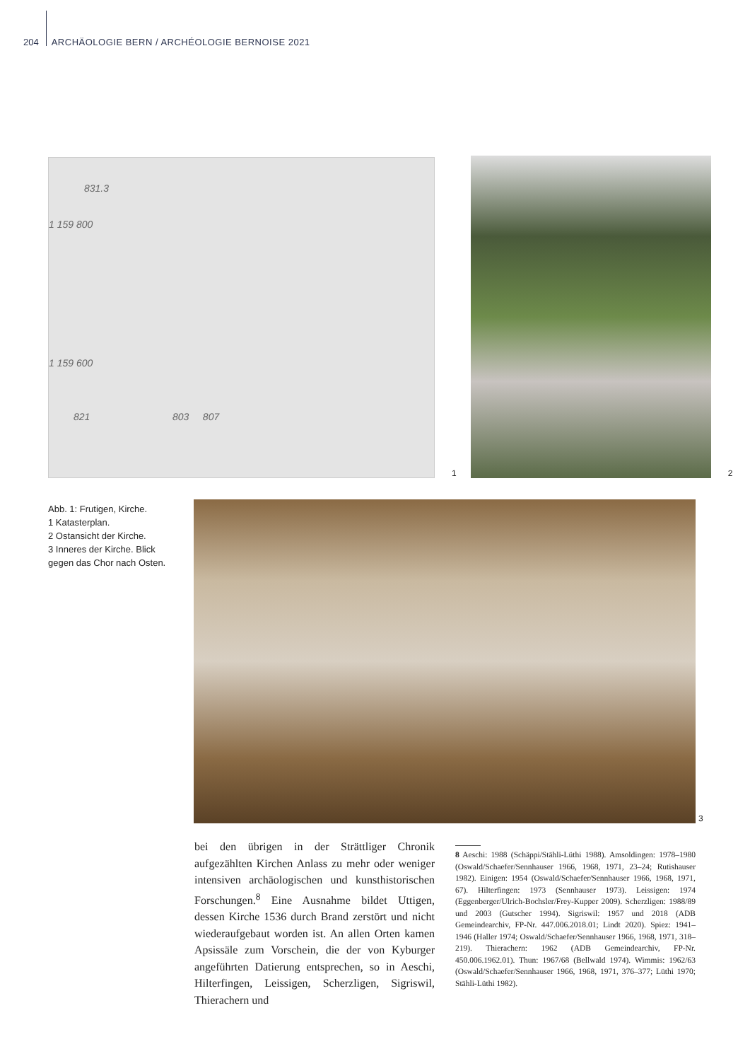204 ARCHÄOLOGIE BERN / ARCHÉOLOGIE BERNOISE 2021
831.3
1 159 800
1 159 600
821 803 807
1
2
Abb. 1: Frutigen, Kirche.
1 Katasterplan.
2 Ostansicht der Kirche.
3 Inneres der Kirche. Blick gegen das Chor nach Osten.
3
bei den übrigen in der Strättliger Chronik aufgezählten Kirchen Anlass zu mehr oder weniger intensiven archäologischen und kunsthistorischen Forschungen.<sup>8</sup> Eine Ausnahme bildet Uttigen, dessen Kirche 1536 durch Brand zerstört und nicht wiederaufgebaut worden ist. An allen Orten kamen Apsissäle zum Vorschein, die der von Kyburger angeführten Datierung entsprechen, so in Aeschi, Hilterfingen, Leissigen, Scherzligen, Sigriswil, Thierachern und
8 Aeschi: 1988 (Schäppi/Stähli-Lüthi 1988). Amsoldingen: 1978–1980 (Oswald/Schaefer/Sennhauser 1966, 1968, 1971, 23–24; Rutishauser 1982). Einigen: 1954 (Oswald/Schaefer/Sennhauser 1966, 1968, 1971, 67). Hilterfingen: 1973 (Sennhauser 1973). Leissigen: 1974 (Eggenberger/Ulrich-Bochsler/Frey-Kupper 2009). Scherzligen: 1988/89 und 2003 (Gutscher 1994). Sigriswil: 1957 und 2018 (ADB Gemeindearchiv, FP-Nr. 447.006.2018.01; Lindt 2020). Spiez: 1941–1946 (Haller 1974; Oswald/Schaefer/Sennhauser 1966, 1968, 1971, 318–219). Thierachern: 1962 (ADB Gemeindearchiv, FP-Nr. 450.006.1962.01). Thun: 1967/68 (Bellwald 1974). Wimmis: 1962/63 (Oswald/Schaefer/Sennhauser 1966, 1968, 1971, 376–377; Lüthi 1970; Stähli-Lüthi 1982).